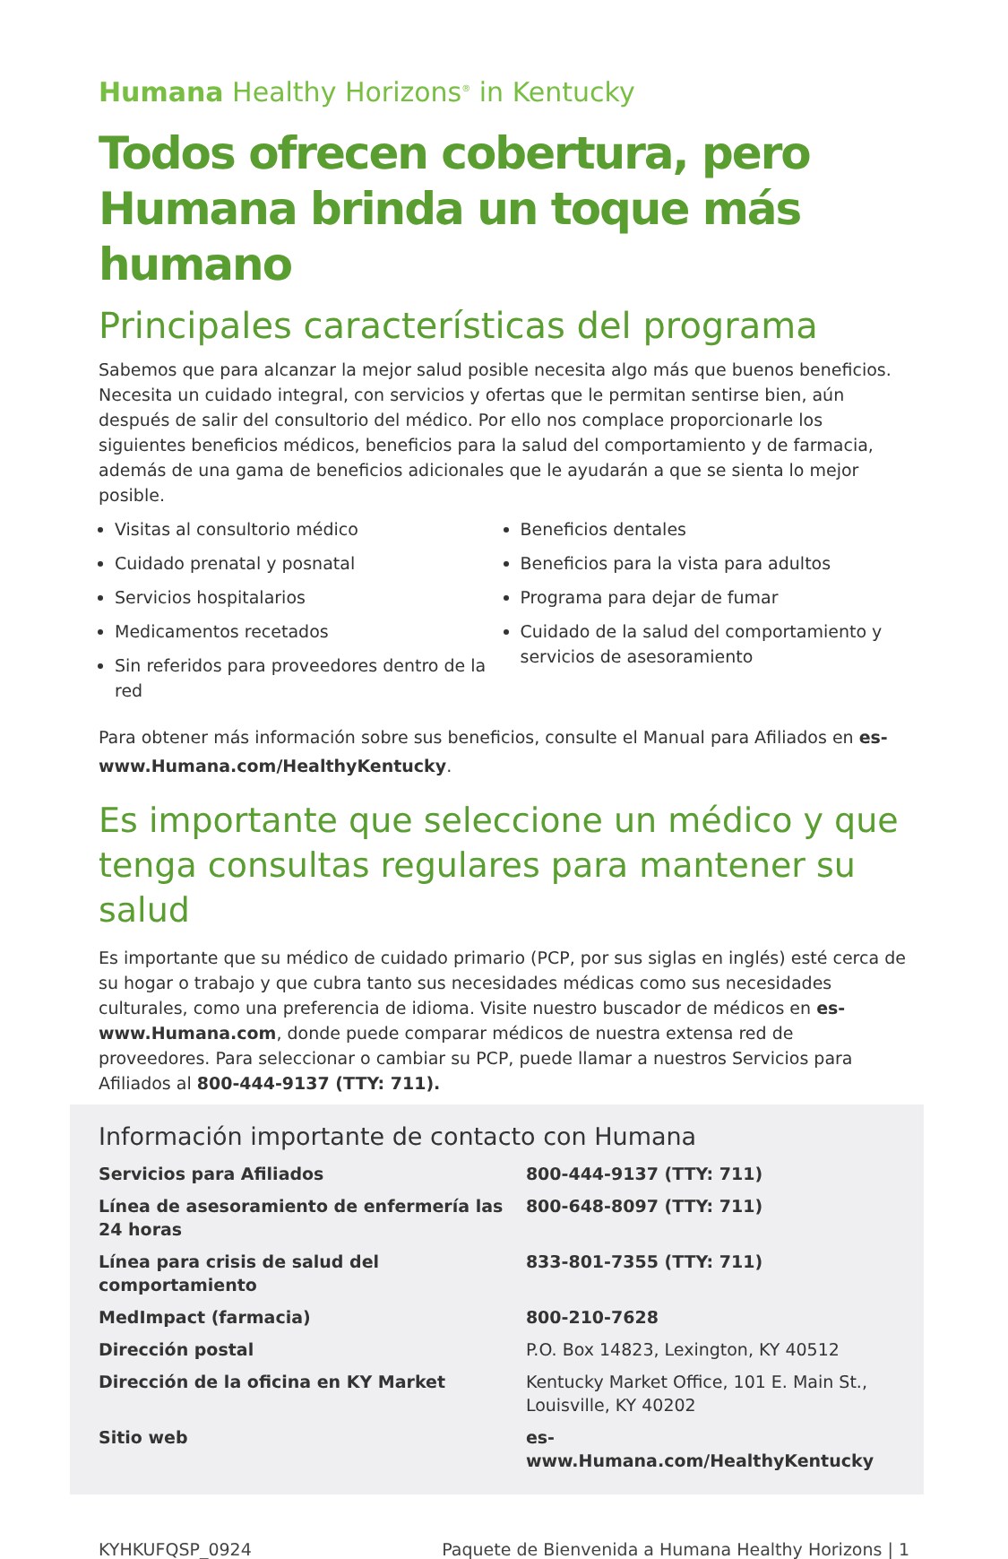Humana Healthy Horizons<sup>®</sup> in Kentucky
Todos ofrecen cobertura, pero Humana brinda un toque más humano
Principales características del programa
Sabemos que para alcanzar la mejor salud posible necesita algo más que buenos beneficios. Necesita un cuidado integral, con servicios y ofertas que le permitan sentirse bien, aún después de salir del consultorio del médico. Por ello nos complace proporcionarle los siguientes beneficios médicos, beneficios para la salud del comportamiento y de farmacia, además de una gama de beneficios adicionales que le ayudarán a que se sienta lo mejor posible.
Visitas al consultorio médico
Cuidado prenatal y posnatal
Servicios hospitalarios
Medicamentos recetados
Sin referidos para proveedores dentro de la red
Beneficios dentales
Beneficios para la vista para adultos
Programa para dejar de fumar
Cuidado de la salud del comportamiento y servicios de asesoramiento
Para obtener más información sobre sus beneficios, consulte el Manual para Afiliados en es-www.Humana.com/HealthyKentucky.
Es importante que seleccione un médico y que tenga consultas regulares para mantener su salud
Es importante que su médico de cuidado primario (PCP, por sus siglas en inglés) esté cerca de su hogar o trabajo y que cubra tanto sus necesidades médicas como sus necesidades culturales, como una preferencia de idioma. Visite nuestro buscador de médicos en es-www.Humana.com, donde puede comparar médicos de nuestra extensa red de proveedores. Para seleccionar o cambiar su PCP, puede llamar a nuestros Servicios para Afiliados al 800-444-9137 (TTY: 711).
Información importante de contacto con Humana
| Servicios para Afiliados | 800-444-9137 (TTY: 711) |
| Línea de asesoramiento de enfermería las 24 horas | 800-648-8097 (TTY: 711) |
| Línea para crisis de salud del comportamiento | 833-801-7355 (TTY: 711) |
| MedImpact (farmacia) | 800-210-7628 |
| Dirección postal | P.O. Box 14823, Lexington, KY 40512 |
| Dirección de la oficina en KY Market | Kentucky Market Office, 101 E. Main St., Louisville, KY 40202 |
| Sitio web | es-www.Humana.com/HealthyKentucky |
KYHKUFQSP_0924 Paquete de Bienvenida a Humana Healthy Horizons | 1